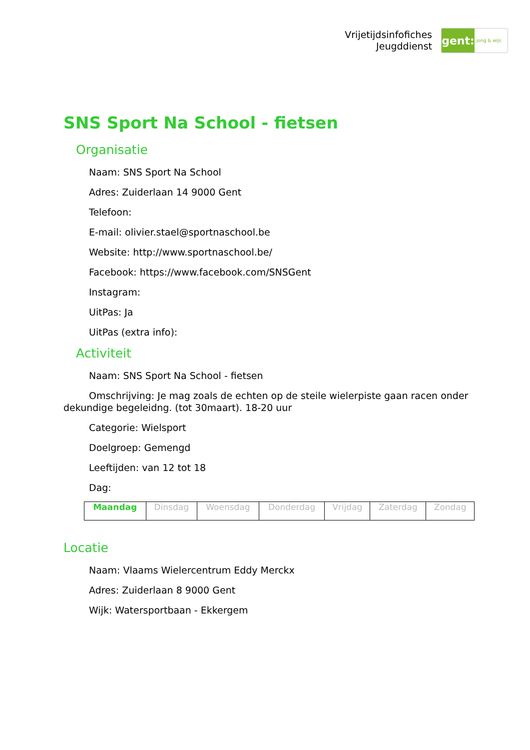Vrijetijdsinfofiches
Jeugddienst
gent:
jong & wijs
SNS Sport Na School - fietsen
Organisatie
Naam: SNS Sport Na School
Adres: Zuiderlaan 14 9000 Gent
Telefoon:
E-mail: olivier.stael@sportnaschool.be
Website: http://www.sportnaschool.be/
Facebook: https://www.facebook.com/SNSGent
Instagram:
UitPas: Ja
UitPas (extra info):
Activiteit
Naam: SNS Sport Na School - fietsen
Omschrijving: Je mag zoals de echten op de steile wielerpiste gaan racen onder dekundige begeleidng. (tot 30maart). 18-20 uur
Categorie: Wielsport
Doelgroep: Gemengd
Leeftijden: van 12 tot 18
Dag:
| Maandag | Dinsdag | Woensdag | Donderdag | Vrijdag | Zaterdag | Zondag |
Locatie
Naam: Vlaams Wielercentrum Eddy Merckx
Adres: Zuiderlaan 8 9000 Gent
Wijk: Watersportbaan - Ekkergem